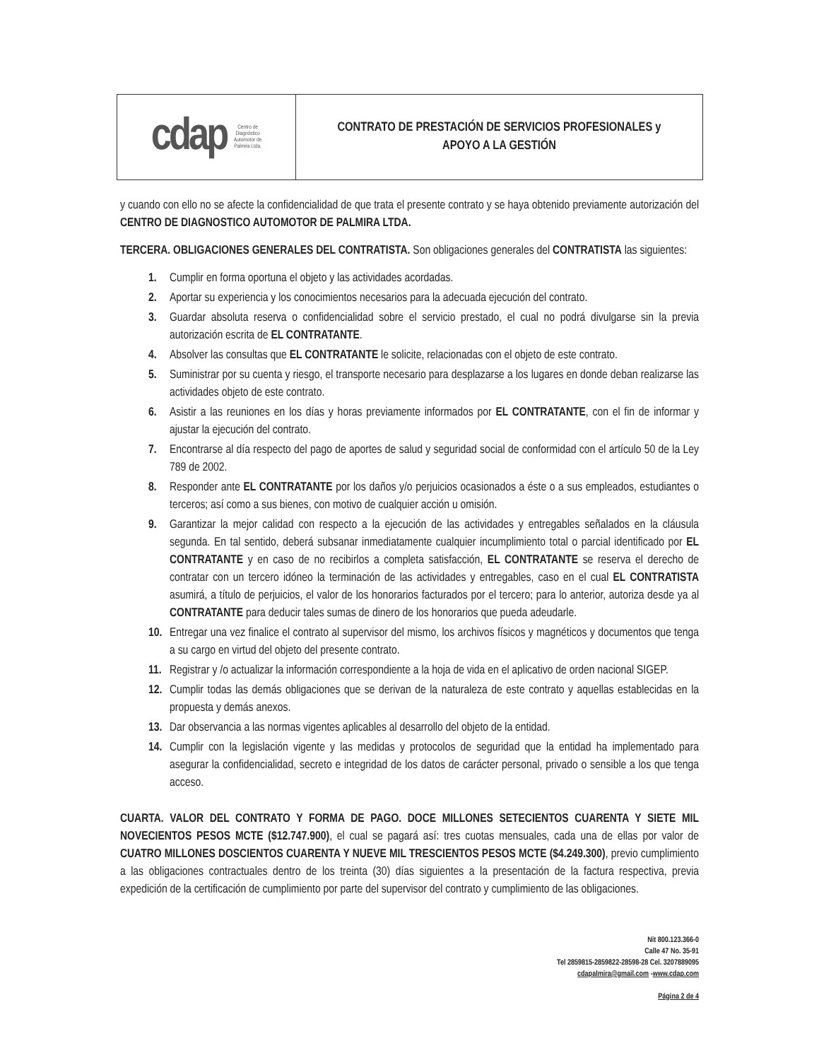| cdap Centro de Diagnóstico Automotor de Palmira Ltda. | CONTRATO DE PRESTACIÓN DE SERVICIOS PROFESIONALES y APOYO A LA GESTIÓN |
y cuando con ello no se afecte la confidencialidad de que trata el presente contrato y se haya obtenido previamente autorización del CENTRO DE DIAGNOSTICO AUTOMOTOR DE PALMIRA LTDA.
TERCERA. OBLIGACIONES GENERALES DEL CONTRATISTA. Son obligaciones generales del CONTRATISTA las siguientes:
1. Cumplir en forma oportuna el objeto y las actividades acordadas.
2. Aportar su experiencia y los conocimientos necesarios para la adecuada ejecución del contrato.
3. Guardar absoluta reserva o confidencialidad sobre el servicio prestado, el cual no podrá divulgarse sin la previa autorización escrita de EL CONTRATANTE.
4. Absolver las consultas que EL CONTRATANTE le solicite, relacionadas con el objeto de este contrato.
5. Suministrar por su cuenta y riesgo, el transporte necesario para desplazarse a los lugares en donde deban realizarse las actividades objeto de este contrato.
6. Asistir a las reuniones en los días y horas previamente informados por EL CONTRATANTE, con el fin de informar y ajustar la ejecución del contrato.
7. Encontrarse al día respecto del pago de aportes de salud y seguridad social de conformidad con el artículo 50 de la Ley 789 de 2002.
8. Responder ante EL CONTRATANTE por los daños y/o perjuicios ocasionados a éste o a sus empleados, estudiantes o terceros; así como a sus bienes, con motivo de cualquier acción u omisión.
9. Garantizar la mejor calidad con respecto a la ejecución de las actividades y entregables señalados en la cláusula segunda. En tal sentido, deberá subsanar inmediatamente cualquier incumplimiento total o parcial identificado por EL CONTRATANTE y en caso de no recibirlos a completa satisfacción, EL CONTRATANTE se reserva el derecho de contratar con un tercero idóneo la terminación de las actividades y entregables, caso en el cual EL CONTRATISTA asumirá, a título de perjuicios, el valor de los honorarios facturados por el tercero; para lo anterior, autoriza desde ya al CONTRATANTE para deducir tales sumas de dinero de los honorarios que pueda adeudarle.
10. Entregar una vez finalice el contrato al supervisor del mismo, los archivos físicos y magnéticos y documentos que tenga a su cargo en virtud del objeto del presente contrato.
11. Registrar y /o actualizar la información correspondiente a la hoja de vida en el aplicativo de orden nacional SIGEP.
12. Cumplir todas las demás obligaciones que se derivan de la naturaleza de este contrato y aquellas establecidas en la propuesta y demás anexos.
13. Dar observancia a las normas vigentes aplicables al desarrollo del objeto de la entidad.
14. Cumplir con la legislación vigente y las medidas y protocolos de seguridad que la entidad ha implementado para asegurar la confidencialidad, secreto e integridad de los datos de carácter personal, privado o sensible a los que tenga acceso.
CUARTA. VALOR DEL CONTRATO Y FORMA DE PAGO. DOCE MILLONES SETECIENTOS CUARENTA Y SIETE MIL NOVECIENTOS PESOS MCTE ($12.747.900), el cual se pagará así: tres cuotas mensuales, cada una de ellas por valor de CUATRO MILLONES DOSCIENTOS CUARENTA Y NUEVE MIL TRESCIENTOS PESOS MCTE ($4.249.300), previo cumplimiento a las obligaciones contractuales dentro de los treinta (30) días siguientes a la presentación de la factura respectiva, previa expedición de la certificación de cumplimiento por parte del supervisor del contrato y cumplimiento de las obligaciones.
Nit 800.123.366-0
Calle 47 No. 35-91
Tel 2859815-2859822-28598-28 Cel. 3207889095
cdapalmira@gmail.com -www.cdap.com
Página 2 de 4